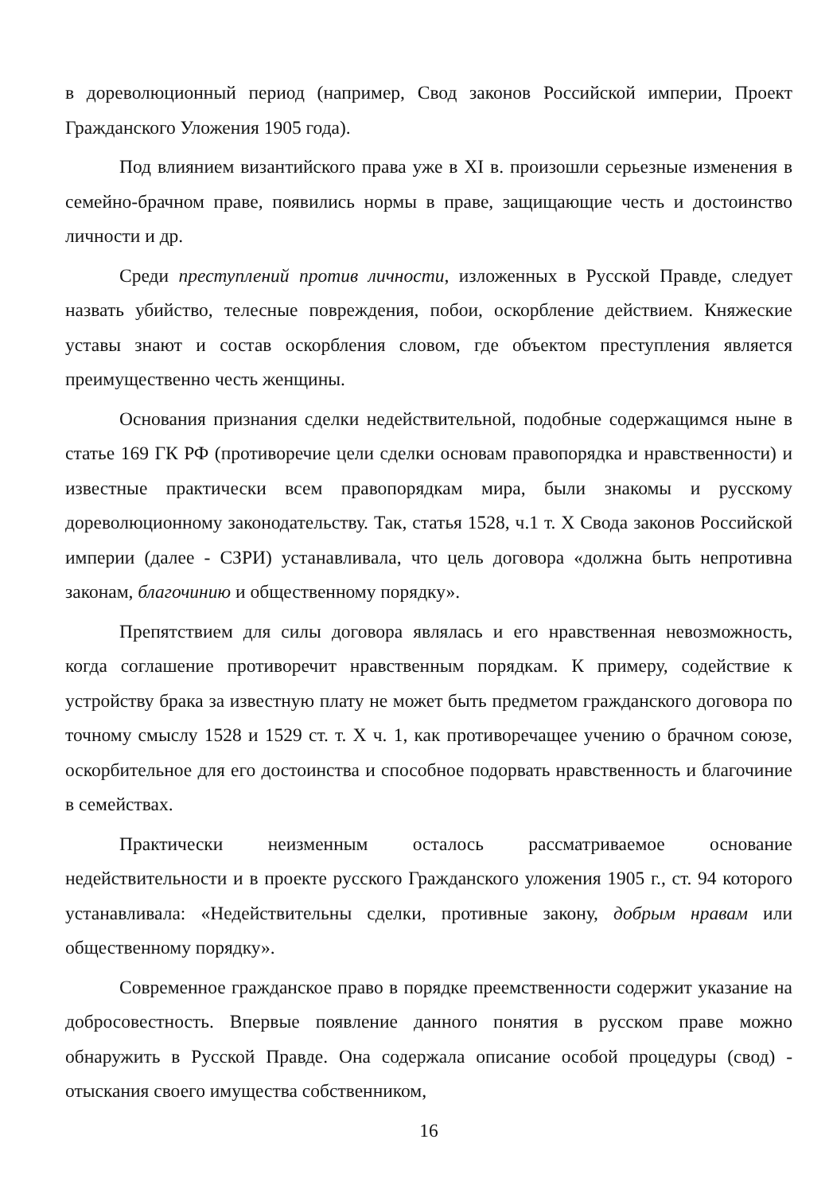в дореволюционный период (например, Свод законов Российской империи, Проект Гражданского Уложения 1905 года).
Под влиянием византийского права уже в XI в. произошли серьезные изменения в семейно-брачном праве, появились нормы в праве, защищающие честь и достоинство личности и др.
Среди преступлений против личности, изложенных в Русской Правде, следует назвать убийство, телесные повреждения, побои, оскорбление действием. Княжеские уставы знают и состав оскорбления словом, где объектом преступления является преимущественно честь женщины.
Основания признания сделки недействительной, подобные содержащимся ныне в статье 169 ГК РФ (противоречие цели сделки основам правопорядка и нравственности) и известные практически всем правопорядкам мира, были знакомы и русскому дореволюционному законодательству. Так, статья 1528, ч.1 т. Х Свода законов Российской империи (далее - СЗРИ) устанавливала, что цель договора «должна быть непротивна законам, благочинию и общественному порядку».
Препятствием для силы договора являлась и его нравственная невозможность, когда соглашение противоречит нравственным порядкам. К примеру, содействие к устройству брака за известную плату не может быть предметом гражданского договора по точному смыслу 1528 и 1529 ст. т. Х ч. 1, как противоречащее учению о брачном союзе, оскорбительное для его достоинства и способное подорвать нравственность и благочиние в семействах.
Практически неизменным осталось рассматриваемое основание недействительности и в проекте русского Гражданского уложения 1905 г., ст. 94 которого устанавливала: «Недействительны сделки, противные закону, добрым нравам или общественному порядку».
Современное гражданское право в порядке преемственности содержит указание на добросовестность. Впервые появление данного понятия в русском праве можно обнаружить в Русской Правде. Она содержала описание особой процедуры (свод) - отыскания своего имущества собственником,
16